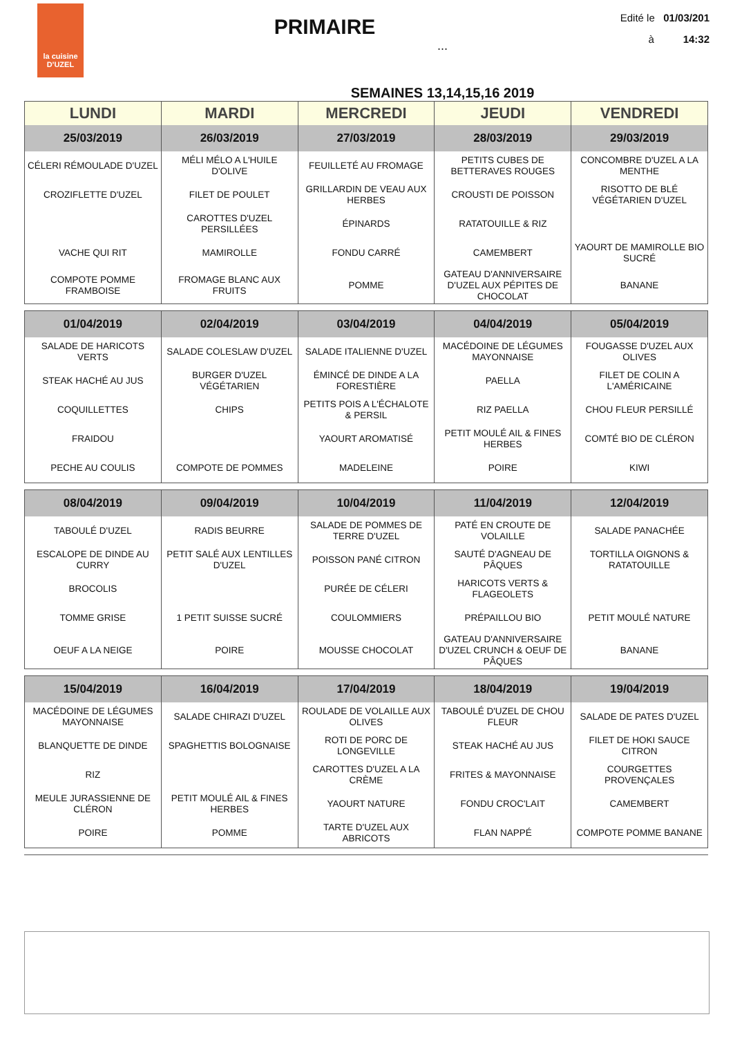la cuisine
D'UZEL
Edité le 01/03/201
à 14:32
PRIMAIRE
...
SEMAINES 13,14,15,16 2019
| LUNDI | MARDI | MERCREDI | JEUDI | VENDREDI |
| --- | --- | --- | --- | --- |
| 25/03/2019 | 26/03/2019 | 27/03/2019 | 28/03/2019 | 29/03/2019 |
| CÉLERI RÉMOULADE D'UZEL | MÉLI MÉLO A L'HUILE D'OLIVE | FEUILLETÉ AU FROMAGE | PETITS CUBES DE BETTERAVES ROUGES | CONCOMBRE D'UZEL A LA MENTHE |
| CROZIFLETTE D'UZEL | FILET DE POULET | GRILLARDIN DE VEAU AUX HERBES | CROUSTI DE POISSON | RISOTTO DE BLÉ VÉGÉTARIEN D'UZEL |
| | CAROTTES D'UZEL PERSILLÉES | ÉPINARDS | RATATOUILLE & RIZ | |
| VACHE QUI RIT | MAMIROLLE | FONDU CARRÉ | CAMEMBERT | YAOURT DE MAMIROLLE BIO SUCRÉ |
| COMPOTE POMME FRAMBOISE | FROMAGE BLANC AUX FRUITS | POMME | GATEAU D'ANNIVERSAIRE D'UZEL AUX PÉPITES DE CHOCOLAT | BANANE |
| 01/04/2019 | 02/04/2019 | 03/04/2019 | 04/04/2019 | 05/04/2019 |
| --- | --- | --- | --- | --- |
| SALADE DE HARICOTS VERTS | SALADE COLESLAW D'UZEL | SALADE ITALIENNE D'UZEL | MACÉDOINE DE LÉGUMES MAYONNAISE | FOUGASSE D'UZEL AUX OLIVES |
| STEAK HACHÉ AU JUS | BURGER D'UZEL VÉGÉTARIEN | ÉMINCÉ DE DINDE A LA FORESTIÈRE | PAELLA | FILET DE COLIN A L'AMÉRICAINE |
| COQUILLETTES | CHIPS | PETITS POIS A L'ÉCHALOTE & PERSIL | RIZ PAELLA | CHOU FLEUR PERSILLÉ |
| FRAIDOU | | YAOURT AROMATISÉ | PETIT MOULÉ AIL & FINES HERBES | COMTÉ BIO DE CLÉRON |
| PECHE AU COULIS | COMPOTE DE POMMES | MADELEINE | POIRE | KIWI |
| 08/04/2019 | 09/04/2019 | 10/04/2019 | 11/04/2019 | 12/04/2019 |
| --- | --- | --- | --- | --- |
| TABOULÉ D'UZEL | RADIS BEURRE | SALADE DE POMMES DE TERRE D'UZEL | PATÉ EN CROUTE DE VOLAILLE | SALADE PANACHÉE |
| ESCALOPE DE DINDE AU CURRY | PETIT SALÉ AUX LENTILLES D'UZEL | POISSON PANÉ CITRON | SAUTÉ D'AGNEAU DE PÂQUES | TORTILLA OIGNONS & RATATOUILLE |
| BROCOLIS | | PURÉE DE CÉLERI | HARICOTS VERTS & FLAGEOLETS | |
| TOMME GRISE | 1 PETIT SUISSE SUCRÉ | COULOMMIERS | PRÉPAILLOU BIO | PETIT MOULÉ NATURE |
| OEUF A LA NEIGE | POIRE | MOUSSE CHOCOLAT | GATEAU D'ANNIVERSAIRE D'UZEL CRUNCH & OEUF DE PÂQUES | BANANE |
| 15/04/2019 | 16/04/2019 | 17/04/2019 | 18/04/2019 | 19/04/2019 |
| --- | --- | --- | --- | --- |
| MACÉDOINE DE LÉGUMES MAYONNAISE | SALADE CHIRAZI D'UZEL | ROULADE DE VOLAILLE AUX OLIVES | TABOULÉ D'UZEL DE CHOU FLEUR | SALADE DE PATES D'UZEL |
| BLANQUETTE DE DINDE | SPAGHETTIS BOLOGNAISE | ROTI DE PORC DE LONGEVILLE | STEAK HACHÉ AU JUS | FILET DE HOKI SAUCE CITRON |
| RIZ | | CAROTTES D'UZEL A LA CRÈME | FRITES & MAYONNAISE | COURGETTES PROVENÇALES |
| MEULE JURASSIENNE DE CLÉRON | PETIT MOULÉ AIL & FINES HERBES | YAOURT NATURE | FONDU CROC'LAIT | CAMEMBERT |
| POIRE | POMME | TARTE D'UZEL AUX ABRICOTS | FLAN NAPPÉ | COMPOTE POMME BANANE |